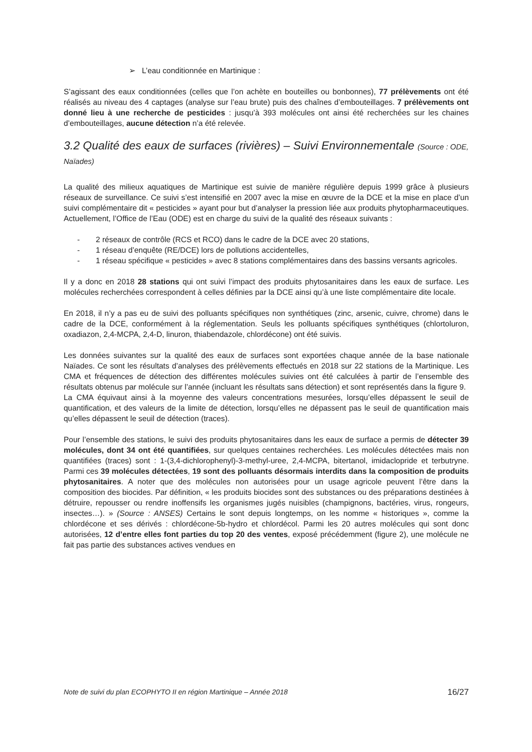➢ L’eau conditionnée en Martinique :
S’agissant des eaux conditionnées (celles que l’on achète en bouteilles ou bonbonnes), 77 prélèvements ont été réalisés au niveau des 4 captages (analyse sur l’eau brute) puis des chaînes d’embouteillages. 7 prélèvements ont donné lieu à une recherche de pesticides : jusqu’à 393 molécules ont ainsi été recherchées sur les chaines d’embouteillages, aucune détection n’a été relevée.
3.2 Qualité des eaux de surfaces (rivières) – Suivi Environnementale (Source : ODE, Naïades)
La qualité des milieux aquatiques de Martinique est suivie de manière régulière depuis 1999 grâce à plusieurs réseaux de surveillance. Ce suivi s’est intensifié en 2007 avec la mise en œuvre de la DCE et la mise en place d’un suivi complémentaire dit « pesticides » ayant pour but d’analyser la pression liée aux produits phytopharmaceutiques. Actuellement, l’Office de l’Eau (ODE) est en charge du suivi de la qualité des réseaux suivants :
- 2 réseaux de contrôle (RCS et RCO) dans le cadre de la DCE avec 20 stations,
- 1 réseau d’enquête (RE/DCE) lors de pollutions accidentelles,
- 1 réseau spécifique « pesticides » avec 8 stations complémentaires dans des bassins versants agricoles.
Il y a donc en 2018 28 stations qui ont suivi l’impact des produits phytosanitaires dans les eaux de surface. Les molécules recherchées correspondent à celles définies par la DCE ainsi qu’à une liste complémentaire dite locale.
En 2018, il n’y a pas eu de suivi des polluants spécifiques non synthétiques (zinc, arsenic, cuivre, chrome) dans le cadre de la DCE, conformément à la réglementation. Seuls les polluants spécifiques synthétiques (chlortoluron, oxadiazon, 2,4-MCPA, 2,4-D, linuron, thiabendazole, chlordécone) ont été suivis.
Les données suivantes sur la qualité des eaux de surfaces sont exportées chaque année de la base nationale Naïades. Ce sont les résultats d’analyses des prélèvements effectués en 2018 sur 22 stations de la Martinique. Les CMA et fréquences de détection des différentes molécules suivies ont été calculées à partir de l’ensemble des résultats obtenus par molécule sur l’année (incluant les résultats sans détection) et sont représentés dans la figure 9.
La CMA équivaut ainsi à la moyenne des valeurs concentrations mesurées, lorsqu’elles dépassent le seuil de quantification, et des valeurs de la limite de détection, lorsqu’elles ne dépassent pas le seuil de quantification mais qu’elles dépassent le seuil de détection (traces).
Pour l’ensemble des stations, le suivi des produits phytosanitaires dans les eaux de surface a permis de détecter 39 molécules, dont 34 ont été quantifiées, sur quelques centaines recherchées. Les molécules détectées mais non quantifiées (traces) sont : 1-(3,4-dichlorophenyl)-3-methyl-uree, 2,4-MCPA, bitertanol, imidaclopride et terbutryne. Parmi ces 39 molécules détectées, 19 sont des polluants désormais interdits dans la composition de produits phytosanitaires. A noter que des molécules non autorisées pour un usage agricole peuvent l’être dans la composition des biocides. Par définition, « les produits biocides sont des substances ou des préparations destinées à détruire, repousser ou rendre inoffensifs les organismes jugés nuisibles (champignons, bactéries, virus, rongeurs, insectes…). » (Source : ANSES) Certains le sont depuis longtemps, on les nomme « historiques », comme la chlordécone et ses dérivés : chlordécone-5b-hydro et chlordécol. Parmi les 20 autres molécules qui sont donc autorisées, 12 d’entre elles font parties du top 20 des ventes, exposé précédemment (figure 2), une molécule ne fait pas partie des substances actives vendues en
Note de suivi du plan ECOPHYTO II en région Martinique – Année 2018 16/27